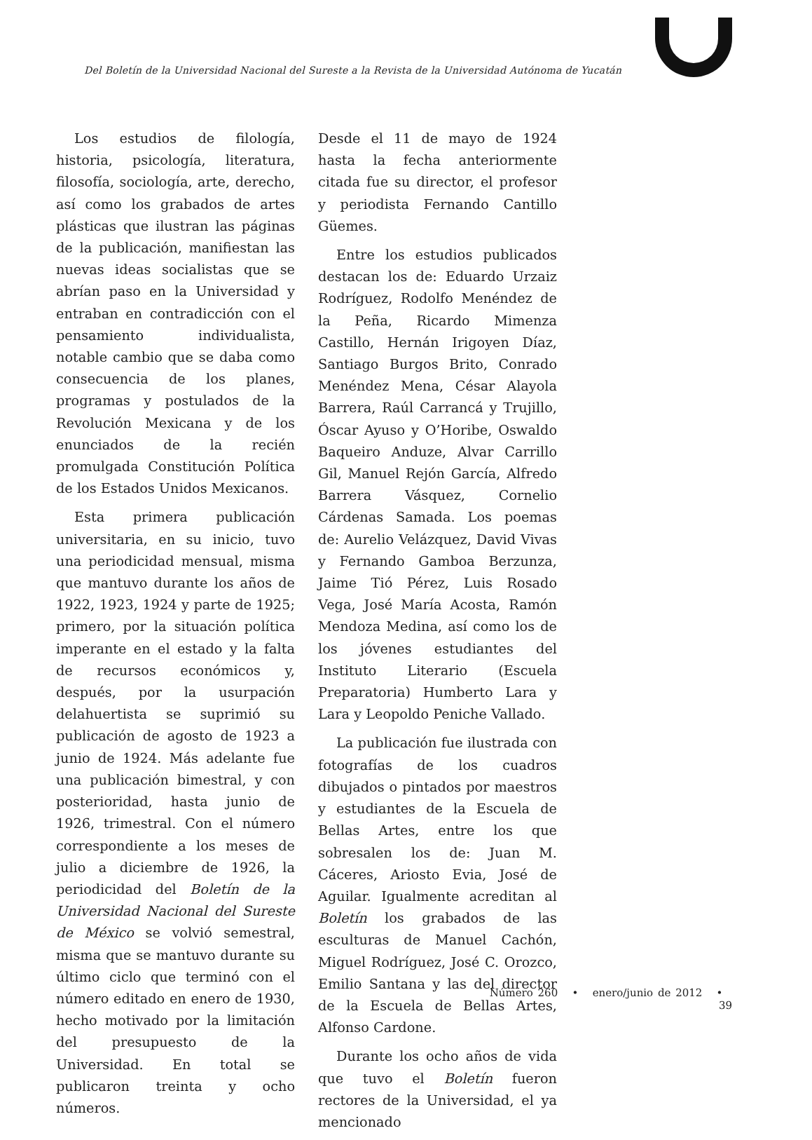Del Boletín de la Universidad Nacional del Sureste a la Revista de la Universidad Autónoma de Yucatán
Los estudios de filología, historia, psicología, literatura, filosofía, sociología, arte, derecho, así como los grabados de artes plásticas que ilustran las páginas de la publicación, manifiestan las nuevas ideas socialistas que se abrían paso en la Universidad y entraban en contradicción con el pensamiento individualista, notable cambio que se daba como consecuencia de los planes, programas y postulados de la Revolución Mexicana y de los enunciados de la recién promulgada Constitución Política de los Estados Unidos Mexicanos.
Esta primera publicación universitaria, en su inicio, tuvo una periodicidad mensual, misma que mantuvo durante los años de 1922, 1923, 1924 y parte de 1925; primero, por la situación política imperante en el estado y la falta de recursos económicos y, después, por la usurpación delahuertista se suprimió su publicación de agosto de 1923 a junio de 1924. Más adelante fue una publicación bimestral, y con posterioridad, hasta junio de 1926, trimestral. Con el número correspondiente a los meses de julio a diciembre de 1926, la periodicidad del Boletín de la Universidad Nacional del Sureste de México se volvió semestral, misma que se mantuvo durante su último ciclo que terminó con el número editado en enero de 1930, hecho motivado por la limitación del presupuesto de la Universidad. En total se publicaron treinta y ocho números.
Desde el 11 de mayo de 1924 hasta la fecha anteriormente citada fue su director, el profesor y periodista Fernando Cantillo Güemes.
Entre los estudios publicados destacan los de: Eduardo Urzaiz Rodríguez, Rodolfo Menéndez de la Peña, Ricardo Mimenza Castillo, Hernán Irigoyen Díaz, Santiago Burgos Brito, Conrado Menéndez Mena, César Alayola Barrera, Raúl Carrancá y Trujillo, Óscar Ayuso y O’Horibe, Oswaldo Baqueiro Anduze, Alvar Carrillo Gil, Manuel Rejón García, Alfredo Barrera Vásquez, Cornelio Cárdenas Samada. Los poemas de: Aurelio Velázquez, David Vivas y Fernando Gamboa Berzunza, Jaime Tió Pérez, Luis Rosado Vega, José María Acosta, Ramón Mendoza Medina, así como los de los jóvenes estudiantes del Instituto Literario (Escuela Preparatoria) Humberto Lara y Lara y Leopoldo Peniche Vallado.
La publicación fue ilustrada con fotografías de los cuadros dibujados o pintados por maestros y estudiantes de la Escuela de Bellas Artes, entre los que sobresalen los de: Juan M. Cáceres, Ariosto Evia, José de Aguilar. Igualmente acreditan al Boletín los grabados de las esculturas de Manuel Cachón, Miguel Rodríguez, José C. Orozco, Emilio Santana y las del director de la Escuela de Bellas Artes, Alfonso Cardone.
Durante los ocho años de vida que tuvo el Boletín fueron rectores de la Universidad, el ya mencionado
Número 260 • enero/junio de 2012 • 39